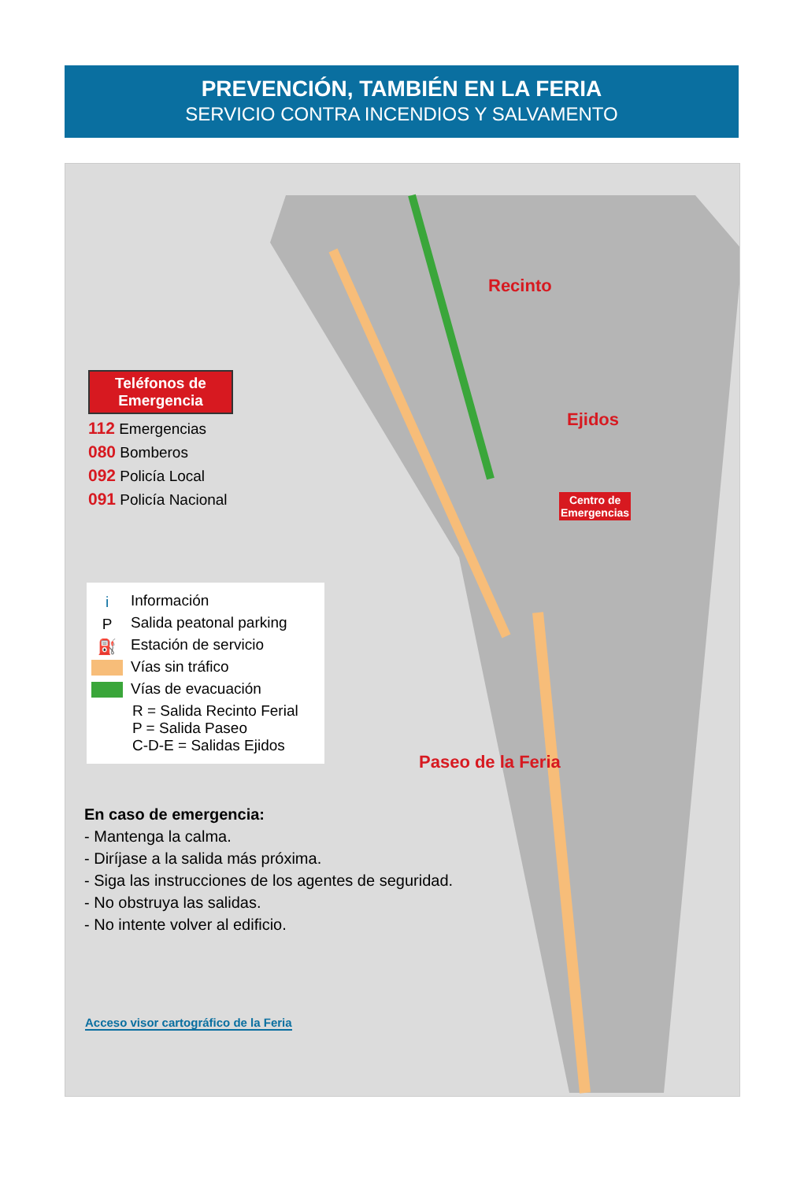PREVENCIÓN, TAMBIÉN EN LA FERIA
SERVICIO CONTRA INCENDIOS Y SALVAMENTO
Recinto
Ejidos
Paseo de la Feria
Centro de
Emergencias
Teléfonos de
Emergencia
112 Emergencias
080 Bomberos
092 Policía Local
091 Policía Nacional
i Información
P Salida peatonal parking
⛽ Estación de servicio
Vías sin tráfico
Vías de evacuación
R = Salida Recinto Ferial
P = Salida Paseo
C-D-E = Salidas Ejidos
En caso de emergencia:
- Mantenga la calma.
- Diríjase a la salida más próxima.
- Siga las instrucciones de los agentes de seguridad.
- No obstruya las salidas.
- No intente volver al edificio.
Acceso visor cartográfico de la Feria